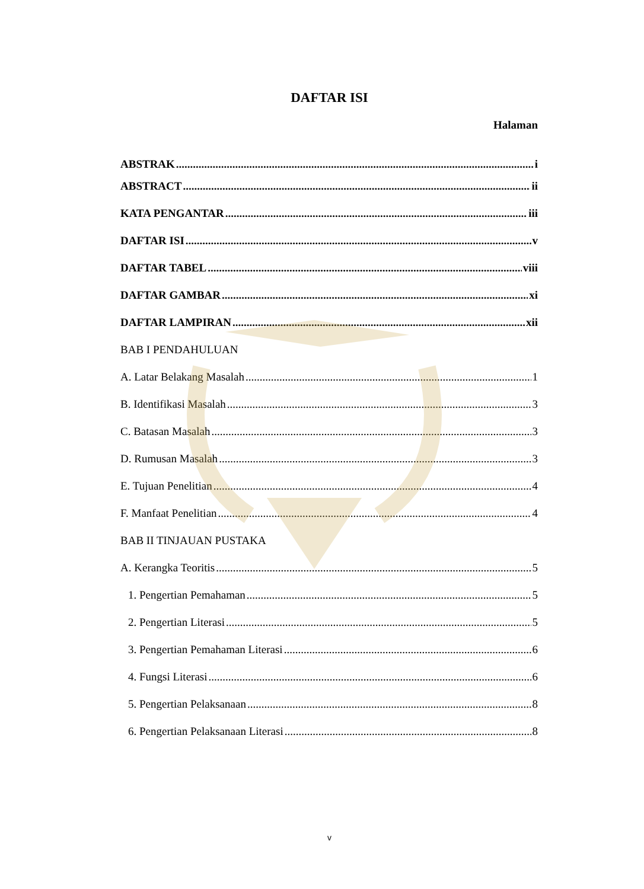DAFTAR ISI
Halaman
ABSTRAK i
ABSTRACT ii
KATA PENGANTAR iii
DAFTAR ISI v
DAFTAR TABEL viii
DAFTAR GAMBAR xi
DAFTAR LAMPIRAN xii
BAB I PENDAHULUAN
A. Latar Belakang Masalah 1
B. Identifikasi Masalah 3
C. Batasan Masalah 3
D. Rumusan Masalah 3
E. Tujuan Penelitian 4
F. Manfaat Penelitian 4
BAB II TINJAUAN PUSTAKA
A. Kerangka Teoritis 5
1. Pengertian Pemahaman 5
2. Pengertian Literasi 5
3. Pengertian Pemahaman Literasi 6
4. Fungsi Literasi 6
5. Pengertian Pelaksanaan 8
6. Pengertian Pelaksanaan Literasi 8
v